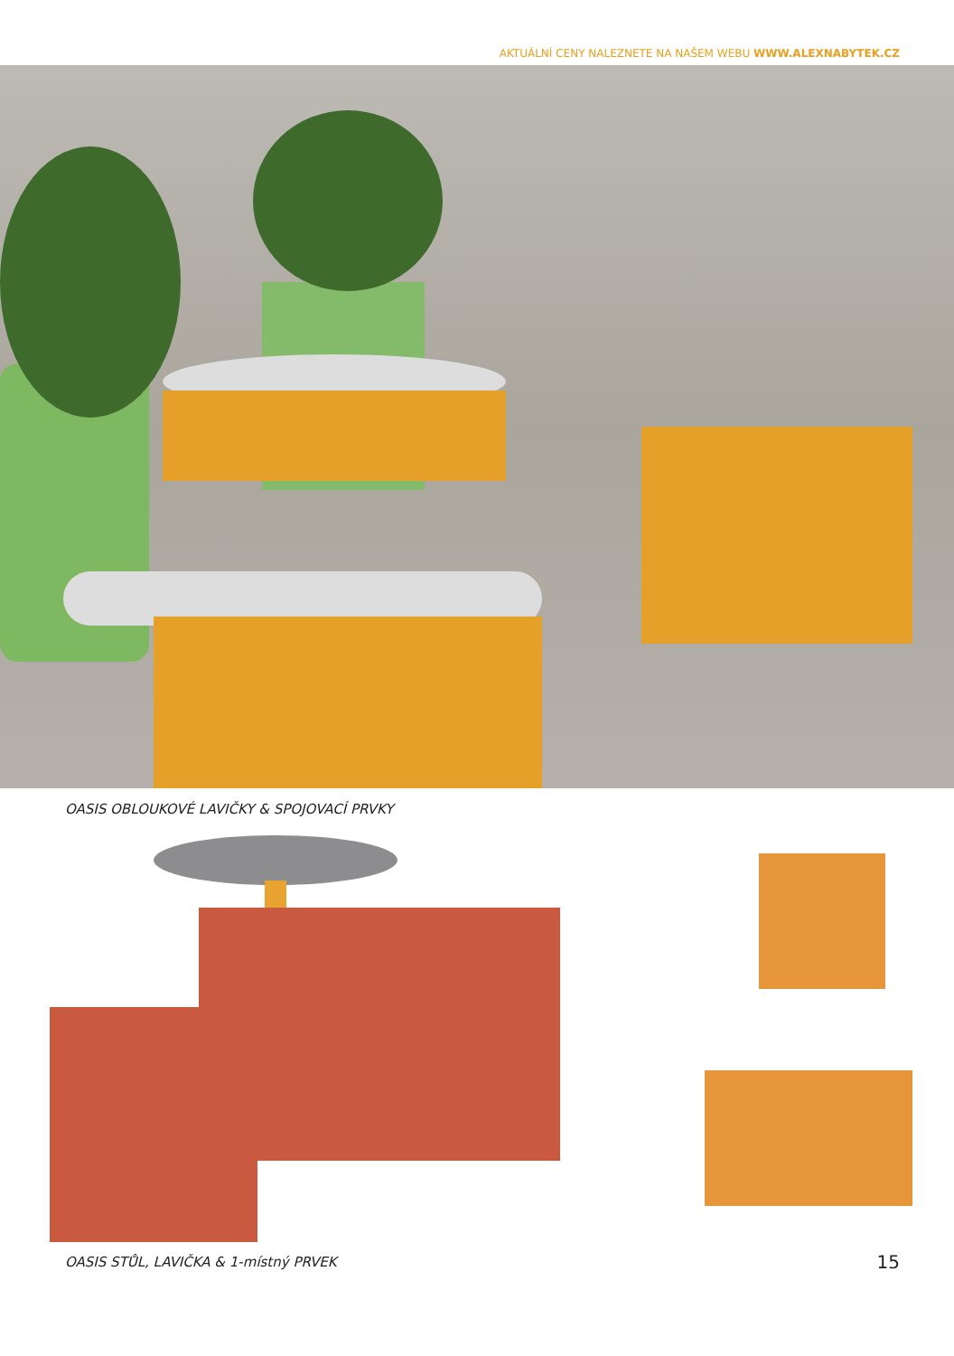AKTUÁLNÍ CENY NALEZNETE NA NAŠEM WEBU WWW.ALEXNABYTEK.CZ
OASIS OBLOUKOVÉ LAVIČKY & SPOJOVACÍ PRVKY
OASIS STŮL, LAVIČKA & 1-místný PRVEK
15